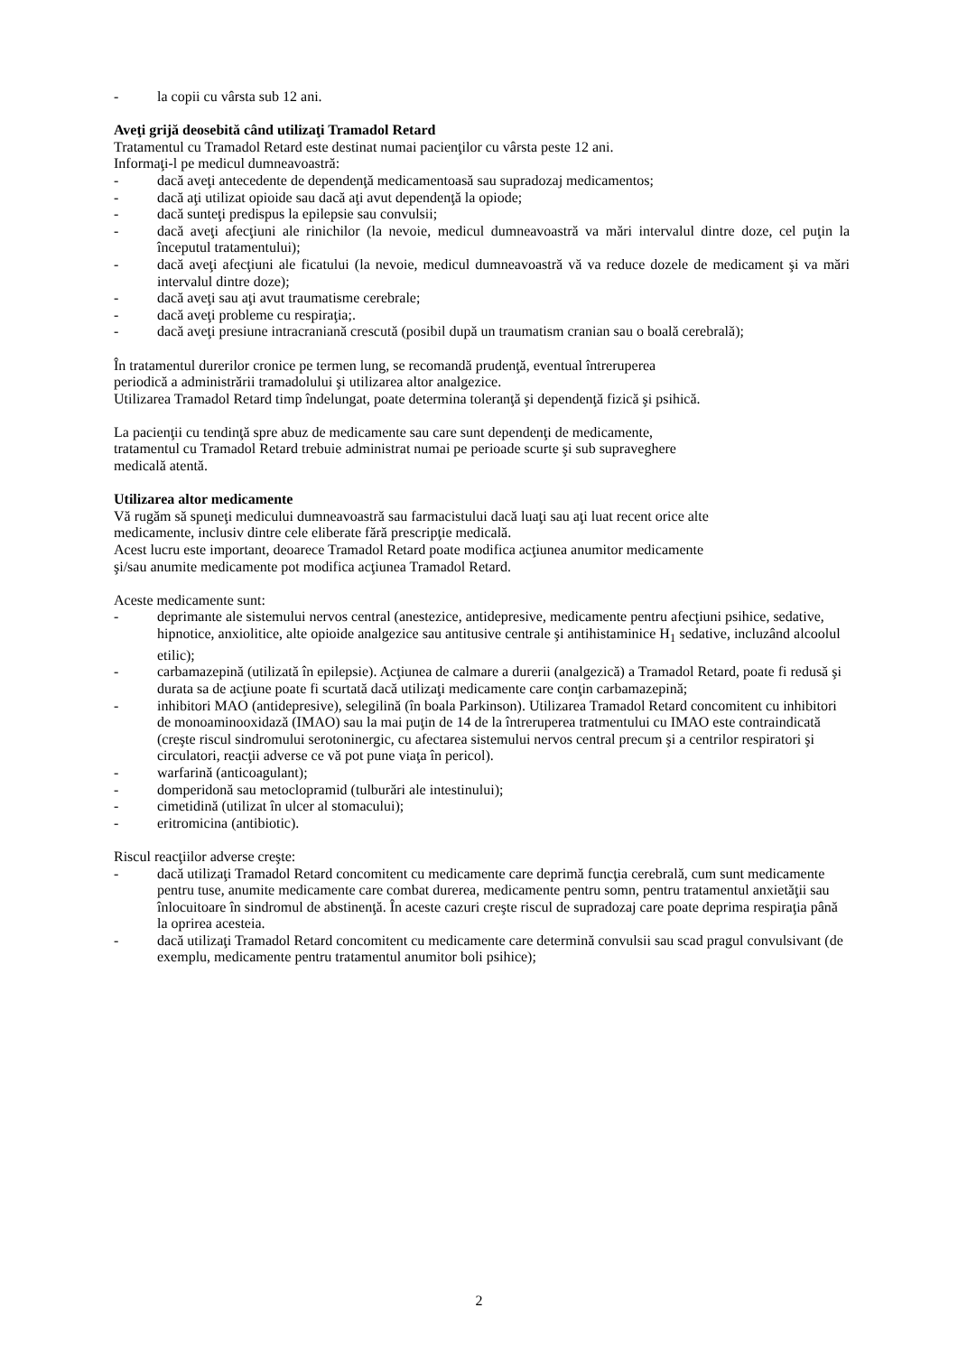- la copii cu vârsta sub 12 ani.
Aveţi grijă deosebită când utilizaţi Tramadol Retard
Tratamentul cu Tramadol Retard este destinat numai pacienţilor cu vârsta peste 12 ani.
Informaţi-l pe medicul dumneavoastră:
- dacă aveţi antecedente de dependenţă medicamentoasă sau supradozaj medicamentos;
- dacă aţi utilizat opioide sau dacă aţi avut dependenţă la opiode;
- dacă sunteţi predispus la epilepsie sau convulsii;
- dacă aveţi afecţiuni ale rinichilor (la nevoie, medicul dumneavoastră va mări intervalul dintre doze, cel puţin la începutul tratamentului);
- dacă aveţi afecţiuni ale ficatului (la nevoie, medicul dumneavoastră vă va reduce dozele de medicament şi va mări intervalul dintre doze);
- dacă aveţi sau aţi avut traumatisme cerebrale;
- dacă aveţi probleme cu respiraţia;.
- dacă aveţi presiune intracraniană crescută (posibil după un traumatism cranian sau o boală cerebrală);
În tratamentul durerilor cronice pe termen lung, se recomandă prudenţă, eventual întreruperea
periodică a administrării tramadolului şi utilizarea altor analgezice.
Utilizarea Tramadol Retard timp îndelungat, poate determina toleranţă şi dependenţă fizică şi psihică.
La pacienţii cu tendinţă spre abuz de medicamente sau care sunt dependenţi de medicamente,
tratamentul cu Tramadol Retard trebuie administrat numai pe perioade scurte şi sub supraveghere
medicală atentă.
Utilizarea altor medicamente
Vă rugăm să spuneţi medicului dumneavoastră sau farmacistului dacă luaţi sau aţi luat recent orice alte
medicamente, inclusiv dintre cele eliberate fără prescripţie medicală.
Acest lucru este important, deoarece Tramadol Retard poate modifica acţiunea anumitor medicamente
şi/sau anumite medicamente pot modifica acţiunea Tramadol Retard.
Aceste medicamente sunt:
- deprimante ale sistemului nervos central (anestezice, antidepresive, medicamente pentru afecţiuni psihice, sedative, hipnotice, anxiolitice, alte opioide analgezice sau antitusive centrale şi antihistaminice H<sub>1</sub> sedative, incluzând alcoolul etilic);
- carbamazepină (utilizată în epilepsie). Acţiunea de calmare a durerii (analgezică) a Tramadol Retard, poate fi redusă şi durata sa de acţiune poate fi scurtată dacă utilizaţi medicamente care conţin carbamazepină;
- inhibitori MAO (antidepresive), selegilină (în boala Parkinson). Utilizarea Tramadol Retard concomitent cu inhibitori de monoaminooxidază (IMAO) sau la mai puţin de 14 de la întreruperea tratmentului cu IMAO este contraindicată (creşte riscul sindromului serotoninergic, cu afectarea sistemului nervos central precum şi a centrilor respiratori şi circulatori, reacţii adverse ce vă pot pune viaţa în pericol).
- warfarină (anticoagulant);
- domperidonă sau metoclopramid (tulburări ale intestinului);
- cimetidină (utilizat în ulcer al stomacului);
- eritromicina (antibiotic).
Riscul reacţiilor adverse creşte:
- dacă utilizaţi Tramadol Retard concomitent cu medicamente care deprimă funcţia cerebrală, cum sunt medicamente pentru tuse, anumite medicamente care combat durerea, medicamente pentru somn, pentru tratamentul anxietăţii sau înlocuitoare în sindromul de abstinenţă. În aceste cazuri creşte riscul de supradozaj care poate deprima respiraţia până la oprirea acesteia.
- dacă utilizaţi Tramadol Retard concomitent cu medicamente care determină convulsii sau scad pragul convulsivant (de exemplu, medicamente pentru tratamentul anumitor boli psihice);
2